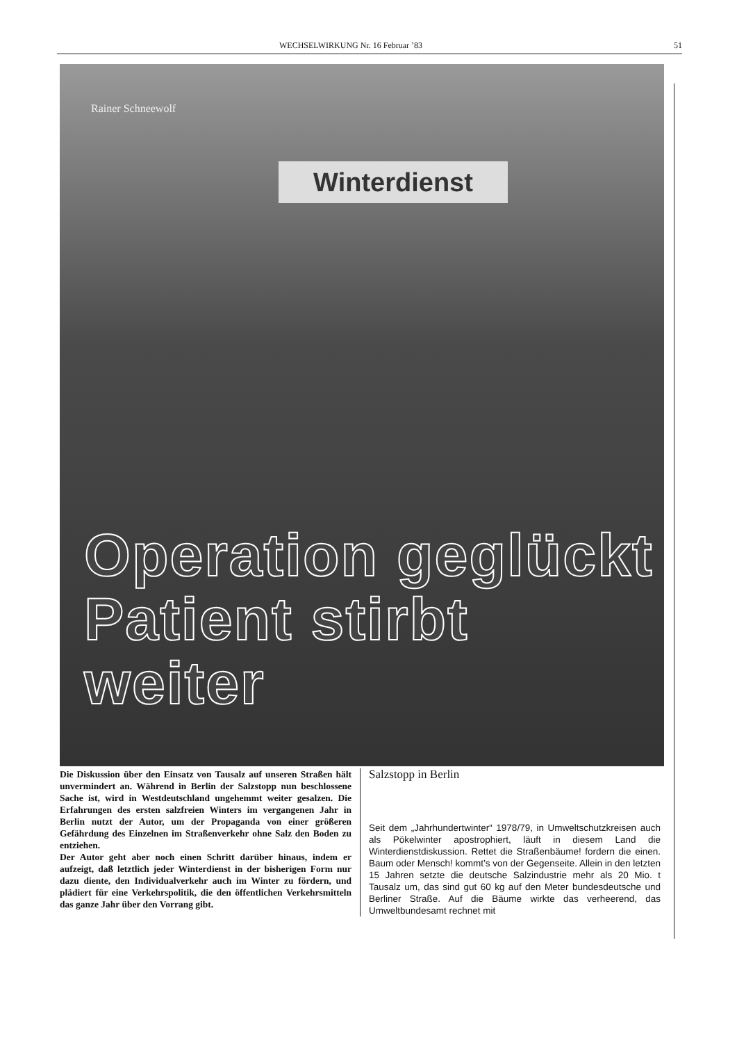WECHSELWIRKUNG Nr. 16 Februar ’83 51
Rainer Schneewolf
Winterdienst
Operation geglückt
Patient stirbt weiter
Die Diskussion über den Einsatz von Tausalz auf unseren Straßen hält unvermindert an. Während in Berlin der Salzstopp nun beschlossene Sache ist, wird in Westdeutschland ungehemmt weiter gesalzen. Die Erfahrungen des ersten salzfreien Winters im vergangenen Jahr in Berlin nutzt der Autor, um der Propaganda von einer größeren Gefährdung des Einzelnen im Straßenverkehr ohne Salz den Boden zu entziehen.
Der Autor geht aber noch einen Schritt darüber hinaus, indem er aufzeigt, daß letztlich jeder Winterdienst in der bisherigen Form nur dazu diente, den Individualverkehr auch im Winter zu fördern, und plädiert für eine Verkehrspolitik, die den öffentlichen Verkehrsmitteln das ganze Jahr über den Vorrang gibt.
Salzstopp in Berlin
Seit dem „Jahrhundertwinter“ 1978/79, in Umweltschutzkreisen auch als Pökelwinter apostrophiert, läuft in diesem Land die Winterdienstdiskussion. Rettet die Straßenbäume! fordern die einen. Baum oder Mensch! kommt’s von der Gegenseite. Allein in den letzten 15 Jahren setzte die deutsche Salzindustrie mehr als 20 Mio. t Tausalz um, das sind gut 60 kg auf den Meter bundesdeutsche und Berliner Straße. Auf die Bäume wirkte das verheerend, das Umweltbundesamt rechnet mit